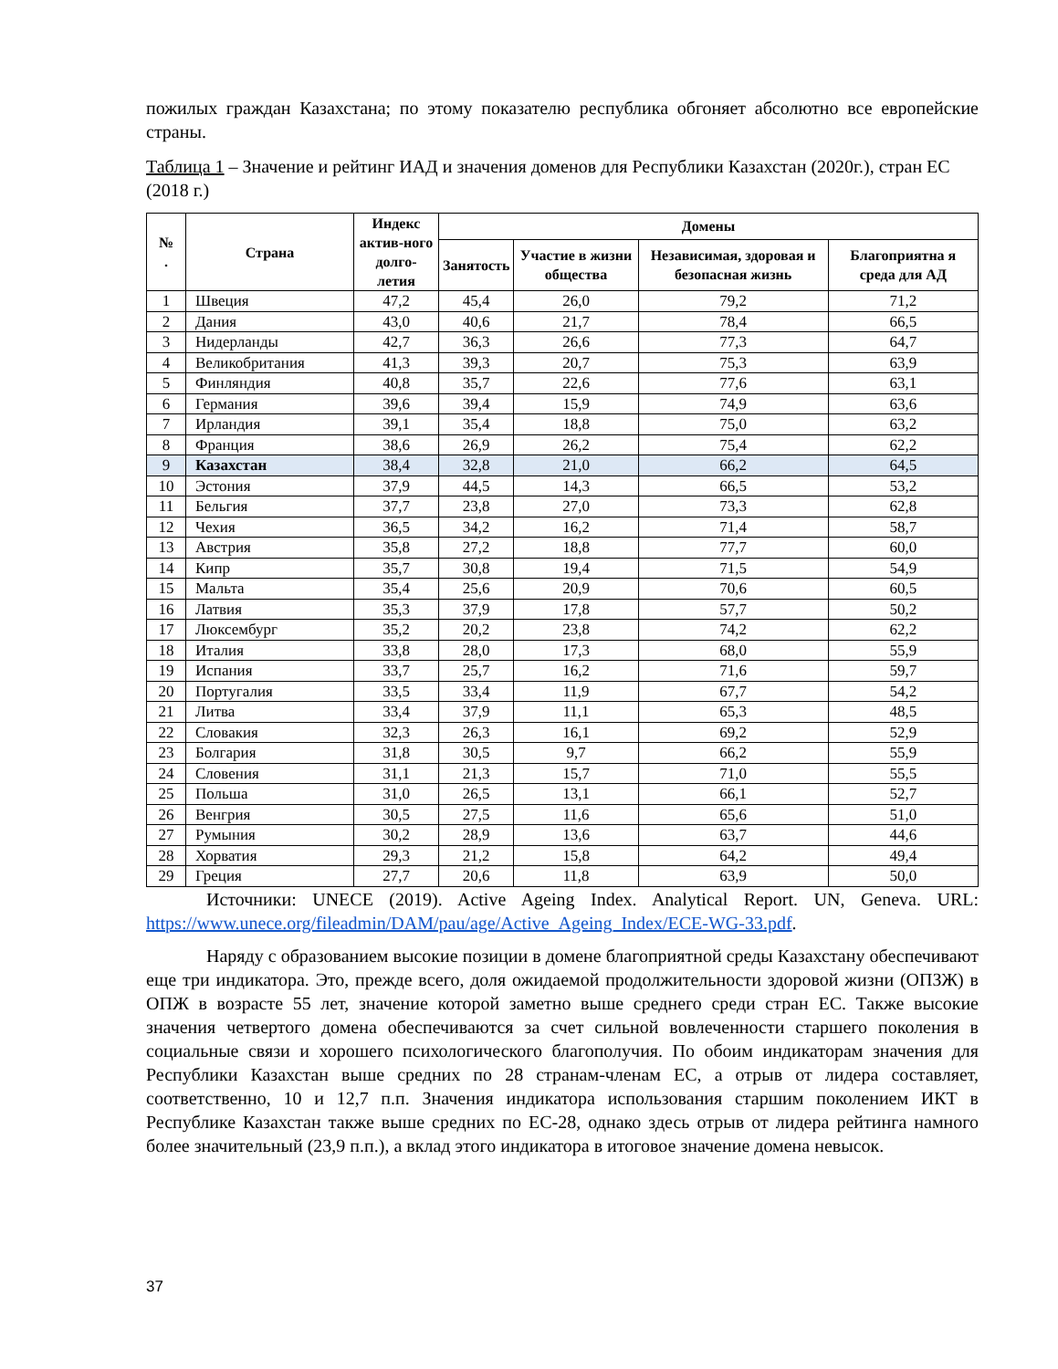пожилых граждан Казахстана; по этому показателю республика обгоняет абсолютно все европейские страны.
Таблица 1 – Значение и рейтинг ИАД и значения доменов для Республики Казахстан (2020г.), стран ЕС (2018 г.)
| № . | Страна | Индекс актив-ного долго-летия | Домены | | | |
| --- | --- | --- | --- | --- | --- | --- |
| | | | Занятость | Участие в жизни общества | Независимая, здоровая и безопасная жизнь | Благоприятна я среда для АД |
| 1 | Швеция | 47,2 | 45,4 | 26,0 | 79,2 | 71,2 |
| 2 | Дания | 43,0 | 40,6 | 21,7 | 78,4 | 66,5 |
| 3 | Нидерланды | 42,7 | 36,3 | 26,6 | 77,3 | 64,7 |
| 4 | Великобритания | 41,3 | 39,3 | 20,7 | 75,3 | 63,9 |
| 5 | Финляндия | 40,8 | 35,7 | 22,6 | 77,6 | 63,1 |
| 6 | Германия | 39,6 | 39,4 | 15,9 | 74,9 | 63,6 |
| 7 | Ирландия | 39,1 | 35,4 | 18,8 | 75,0 | 63,2 |
| 8 | Франция | 38,6 | 26,9 | 26,2 | 75,4 | 62,2 |
| 9 | Казахстан | 38,4 | 32,8 | 21,0 | 66,2 | 64,5 |
| 10 | Эстония | 37,9 | 44,5 | 14,3 | 66,5 | 53,2 |
| 11 | Бельгия | 37,7 | 23,8 | 27,0 | 73,3 | 62,8 |
| 12 | Чехия | 36,5 | 34,2 | 16,2 | 71,4 | 58,7 |
| 13 | Австрия | 35,8 | 27,2 | 18,8 | 77,7 | 60,0 |
| 14 | Кипр | 35,7 | 30,8 | 19,4 | 71,5 | 54,9 |
| 15 | Мальта | 35,4 | 25,6 | 20,9 | 70,6 | 60,5 |
| 16 | Латвия | 35,3 | 37,9 | 17,8 | 57,7 | 50,2 |
| 17 | Люксембург | 35,2 | 20,2 | 23,8 | 74,2 | 62,2 |
| 18 | Италия | 33,8 | 28,0 | 17,3 | 68,0 | 55,9 |
| 19 | Испания | 33,7 | 25,7 | 16,2 | 71,6 | 59,7 |
| 20 | Португалия | 33,5 | 33,4 | 11,9 | 67,7 | 54,2 |
| 21 | Литва | 33,4 | 37,9 | 11,1 | 65,3 | 48,5 |
| 22 | Словакия | 32,3 | 26,3 | 16,1 | 69,2 | 52,9 |
| 23 | Болгария | 31,8 | 30,5 | 9,7 | 66,2 | 55,9 |
| 24 | Словения | 31,1 | 21,3 | 15,7 | 71,0 | 55,5 |
| 25 | Польша | 31,0 | 26,5 | 13,1 | 66,1 | 52,7 |
| 26 | Венгрия | 30,5 | 27,5 | 11,6 | 65,6 | 51,0 |
| 27 | Румыния | 30,2 | 28,9 | 13,6 | 63,7 | 44,6 |
| 28 | Хорватия | 29,3 | 21,2 | 15,8 | 64,2 | 49,4 |
| 29 | Греция | 27,7 | 20,6 | 11,8 | 63,9 | 50,0 |
Источники: UNECE (2019). Active Ageing Index. Analytical Report. UN, Geneva. URL: https://www.unece.org/fileadmin/DAM/pau/age/Active_Ageing_Index/ECE-WG-33.pdf.
Наряду с образованием высокие позиции в домене благоприятной среды Казахстану обеспечивают еще три индикатора. Это, прежде всего, доля ожидаемой продолжительности здоровой жизни (ОПЗЖ) в ОПЖ в возрасте 55 лет, значение которой заметно выше среднего среди стран ЕС. Также высокие значения четвертого домена обеспечиваются за счет сильной вовлеченности старшего поколения в социальные связи и хорошего психологического благополучия. По обоим индикаторам значения для Республики Казахстан выше средних по 28 странам-членам ЕС, а отрыв от лидера составляет, соответственно, 10 и 12,7 п.п. Значения индикатора использования старшим поколением ИКТ в Республике Казахстан также выше средних по ЕС-28, однако здесь отрыв от лидера рейтинга намного более значительный (23,9 п.п.), а вклад этого индикатора в итоговое значение домена невысок.
37